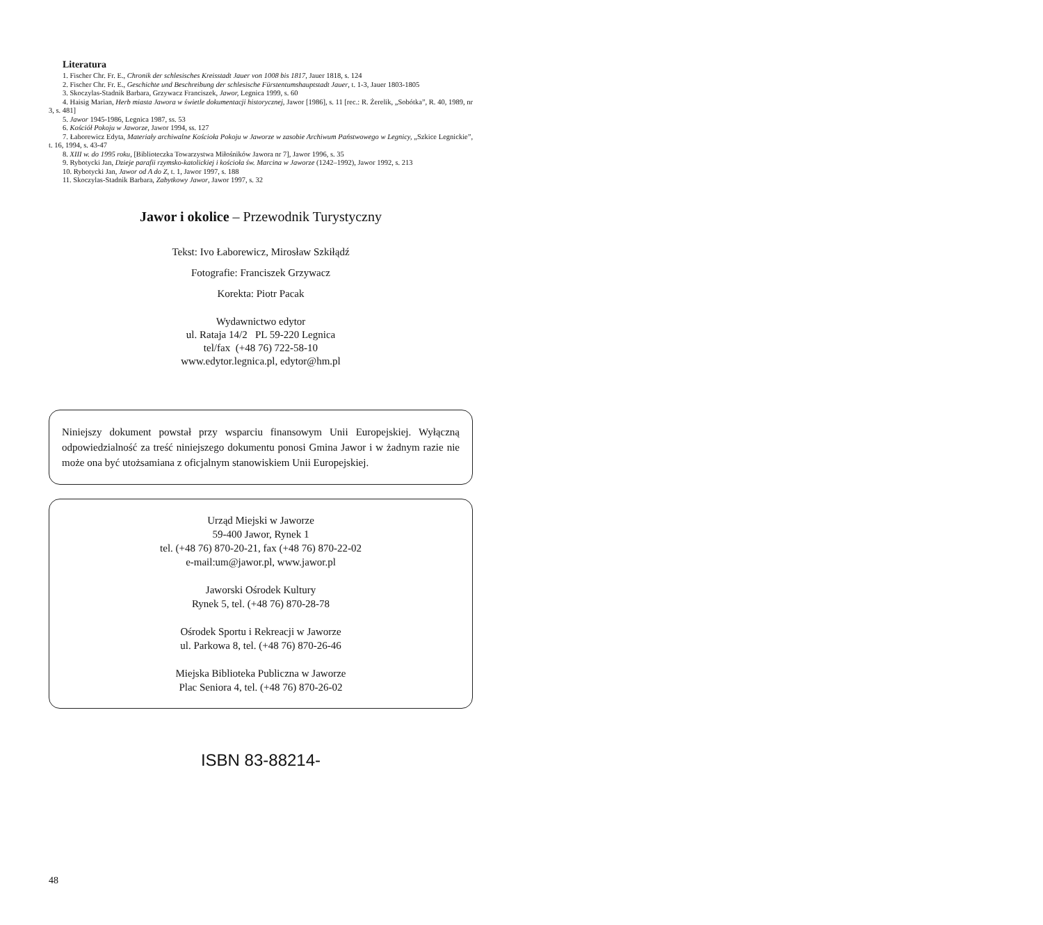Literatura
1. Fischer Chr. Fr. E., Chronik der schlesisches Kreisstadt Jauer von 1008 bis 1817, Jauer 1818, s. 124
2. Fischer Chr. Fr. E., Geschichte und Beschreibung der schlesische Fürstentumshauptstadt Jauer, t. 1-3, Jauer 1803-1805
3. Skoczylas-Stadnik Barbara, Grzywacz Franciszek, Jawor, Legnica 1999, s. 60
4. Haisig Marian, Herb miasta Jawora w świetle dokumentacji historycznej, Jawor [1986], s. 11 [rec.: R. Żerelik, „Sobótka”, R. 40, 1989, nr 3, s. 481]
5. Jawor 1945-1986, Legnica 1987, ss. 53
6. Kościół Pokoju w Jaworze, Jawor 1994, ss. 127
7. Łaborewicz Edyta, Materiały archiwalne Kościoła Pokoju w Jaworze w zasobie Archiwum Państwowego w Legnicy, „Szkice Legnickie”, t. 16, 1994, s. 43-47
8. XIII w. do 1995 roku, [Biblioteczka Towarzystwa Miłośników Jawora nr 7], Jawor 1996, s. 35
9. Rybotycki Jan, Dzieje parafii rzymsko-katolickiej i kościoła św. Marcina w Jaworze (1242–1992), Jawor 1992, s. 213
10. Rybotycki Jan, Jawor od A do Z, t. 1, Jawor 1997, s. 188
11. Skoczylas-Stadnik Barbara, Zabytkowy Jawor, Jawor 1997, s. 32
Jawor i okolice – Przewodnik Turystyczny
Tekst: Ivo Łaborewicz, Mirosław Szkiłądź
Fotografie: Franciszek Grzywacz
Korekta: Piotr Pacak
Wydawnictwo edytor
ul. Rataja 14/2 PL 59-220 Legnica
tel/fax (+48 76) 722-58-10
www.edytor.legnica.pl, edytor@hm.pl
Niniejszy dokument powstał przy wsparciu finansowym Unii Europejskiej. Wyłączną odpowiedzialność za treść niniejszego dokumentu ponosi Gmina Jawor i w żadnym razie nie może ona być utożsamiana z oficjalnym stanowiskiem Unii Europejskiej.
Urząd Miejski w Jaworze
59-400 Jawor, Rynek 1
tel. (+48 76) 870-20-21, fax (+48 76) 870-22-02
e-mail:um@jawor.pl, www.jawor.pl
Jaworski Ośrodek Kultury
Rynek 5, tel. (+48 76) 870-28-78
Ośrodek Sportu i Rekreacji w Jaworze
ul. Parkowa 8, tel. (+48 76) 870-26-46
Miejska Biblioteka Publiczna w Jaworze
Plac Seniora 4, tel. (+48 76) 870-26-02
ISBN 83-88214-
48